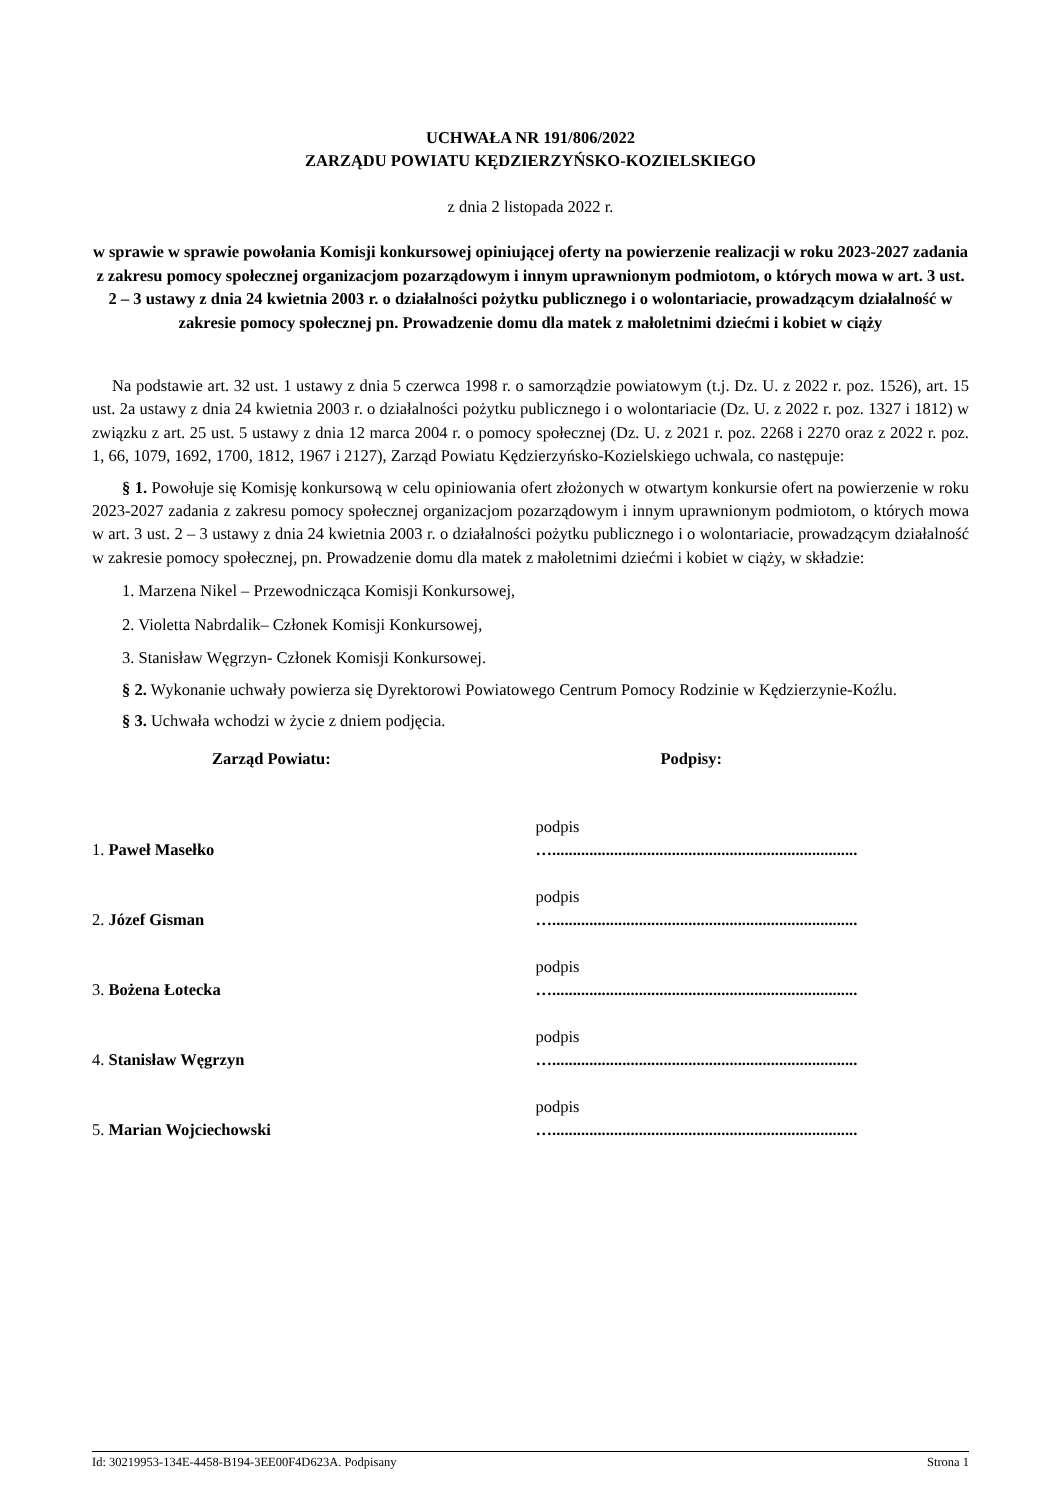UCHWAŁA NR 191/806/2022
ZARZĄDU POWIATU KĘDZIERZYŃSKO-KOZIELSKIEGO
z dnia 2 listopada 2022 r.
w sprawie w sprawie powołania Komisji konkursowej opiniującej oferty na powierzenie realizacji w roku 2023-2027 zadania z zakresu pomocy społecznej organizacjom pozarządowym i innym uprawnionym podmiotom, o których mowa w art. 3 ust. 2 – 3 ustawy z dnia 24 kwietnia 2003 r. o działalności pożytku publicznego i o wolontariacie, prowadzącym działalność w zakresie pomocy społecznej pn. Prowadzenie domu dla matek z małoletnimi dziećmi i kobiet w ciąży
Na podstawie art. 32 ust. 1 ustawy z dnia 5 czerwca 1998 r. o samorządzie powiatowym (t.j. Dz. U. z 2022 r. poz. 1526), art. 15 ust. 2a ustawy z dnia 24 kwietnia 2003 r. o działalności pożytku publicznego i o wolontariacie (Dz. U. z 2022 r. poz. 1327 i 1812) w związku z art. 25 ust. 5 ustawy z dnia 12 marca 2004 r. o pomocy społecznej (Dz. U. z 2021 r. poz. 2268 i 2270 oraz z 2022 r. poz. 1, 66, 1079, 1692, 1700, 1812, 1967 i 2127), Zarząd Powiatu Kędzierzyńsko-Kozielskiego uchwala, co następuje:
§ 1. Powołuje się Komisję konkursową w celu opiniowania ofert złożonych w otwartym konkursie ofert na powierzenie w roku 2023-2027 zadania z zakresu pomocy społecznej organizacjom pozarządowym i innym uprawnionym podmiotom, o których mowa w art. 3 ust. 2 – 3 ustawy z dnia 24 kwietnia 2003 r. o działalności pożytku publicznego i o wolontariacie, prowadzącym działalność w zakresie pomocy społecznej, pn. Prowadzenie domu dla matek z małoletnimi dziećmi i kobiet w ciąży, w składzie:
1. Marzena Nikel – Przewodnicząca Komisji Konkursowej,
2. Violetta Nabrdalik– Członek Komisji Konkursowej,
3. Stanisław Węgrzyn- Członek Komisji Konkursowej.
§ 2. Wykonanie uchwały powierza się Dyrektorowi Powiatowego Centrum Pomocy Rodzinie w Kędzierzynie-Koźlu.
§ 3. Uchwała wchodzi w życie z dniem podjęcia.
| Zarząd Powiatu: | Podpisy: |
| --- | --- |
| 1. Paweł Masełko | podpis ….......................................................................... |
| 2. Józef Gisman | podpis ….......................................................................... |
| 3. Bożena Łotecka | podpis ….......................................................................... |
| 4. Stanisław Węgrzyn | podpis ….......................................................................... |
| 5. Marian Wojciechowski | podpis ….......................................................................... |
Id: 30219953-134E-4458-B194-3EE00F4D623A. Podpisany Strona 1